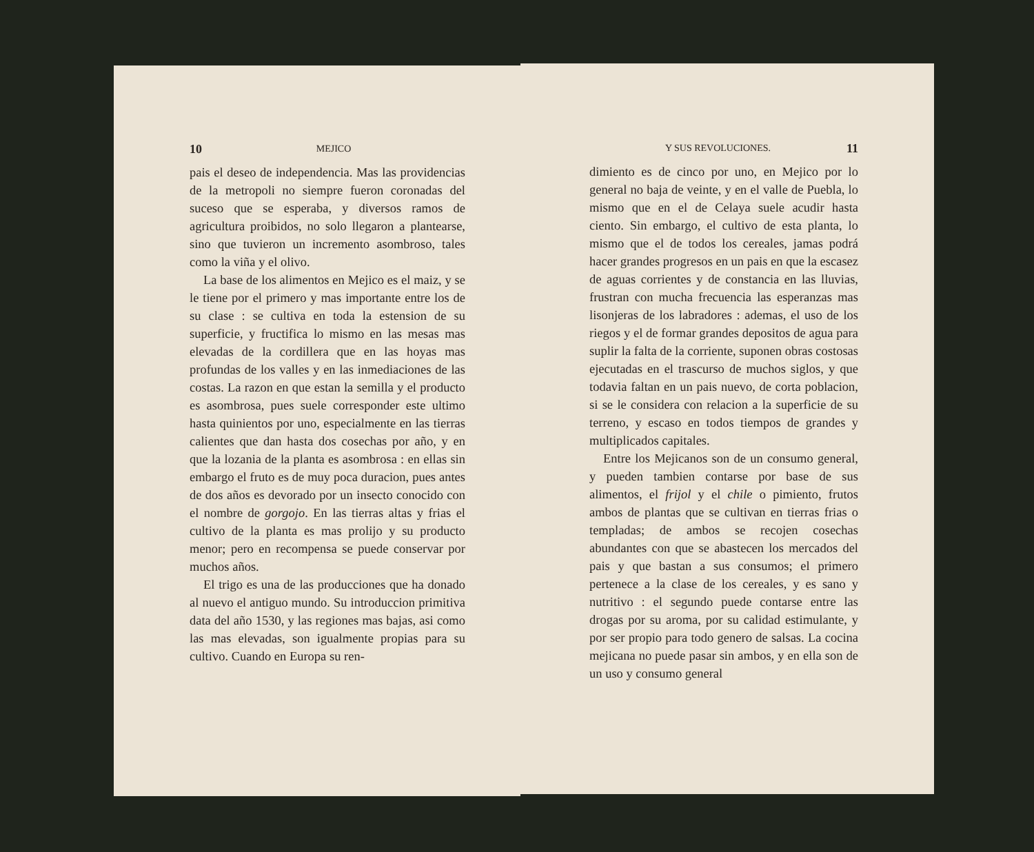10 MEJICO
pais el deseo de independencia. Mas las providencias de la metropoli no siempre fueron coronadas del suceso que se esperaba, y diversos ramos de agricultura proibidos, no solo llegaron a plantearse, sino que tuvieron un incremento asombroso, tales como la viña y el olivo.
La base de los alimentos en Mejico es el maiz, y se le tiene por el primero y mas importante entre los de su clase : se cultiva en toda la estension de su superficie, y fructifica lo mismo en las mesas mas elevadas de la cordillera que en las hoyas mas profundas de los valles y en las inmediaciones de las costas. La razon en que estan la semilla y el producto es asombrosa, pues suele corresponder este ultimo hasta quinientos por uno, especialmente en las tierras calientes que dan hasta dos cosechas por año, y en que la lozania de la planta es asombrosa : en ellas sin embargo el fruto es de muy poca duracion, pues antes de dos años es devorado por un insecto conocido con el nombre de gorgojo. En las tierras altas y frias el cultivo de la planta es mas prolijo y su producto menor; pero en recompensa se puede conservar por muchos años.
El trigo es una de las producciones que ha donado al nuevo el antiguo mundo. Su introduccion primitiva data del año 1530, y las regiones mas bajas, asi como las mas elevadas, son igualmente propias para su cultivo. Cuando en Europa su ren-
Y SUS REVOLUCIONES. 11
dimiento es de cinco por uno, en Mejico por lo general no baja de veinte, y en el valle de Puebla, lo mismo que en el de Celaya suele acudir hasta ciento. Sin embargo, el cultivo de esta planta, lo mismo que el de todos los cereales, jamas podrá hacer grandes progresos en un pais en que la escasez de aguas corrientes y de constancia en las lluvias, frustran con mucha frecuencia las esperanzas mas lisonjeras de los labradores : ademas, el uso de los riegos y el de formar grandes depositos de agua para suplir la falta de la corriente, suponen obras costosas ejecutadas en el trascurso de muchos siglos, y que todavia faltan en un pais nuevo, de corta poblacion, si se le considera con relacion a la superficie de su terreno, y escaso en todos tiempos de grandes y multiplicados capitales.
Entre los Mejicanos son de un consumo general, y pueden tambien contarse por base de sus alimentos, el frijol y el chile o pimiento, frutos ambos de plantas que se cultivan en tierras frias o templadas; de ambos se recojen cosechas abundantes con que se abastecen los mercados del pais y que bastan a sus consumos; el primero pertenece a la clase de los cereales, y es sano y nutritivo : el segundo puede contarse entre las drogas por su aroma, por su calidad estimulante, y por ser propio para todo genero de salsas. La cocina mejicana no puede pasar sin ambos, y en ella son de un uso y consumo general